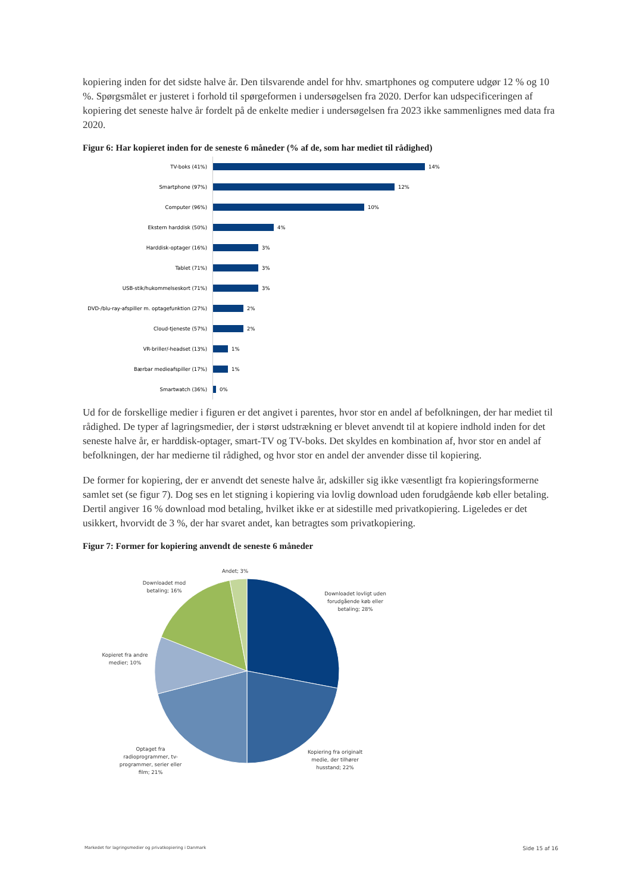kopiering inden for det sidste halve år. Den tilsvarende andel for hhv. smartphones og computere udgør 12 % og 10 %. Spørgsmålet er justeret i forhold til spørgeformen i undersøgelsen fra 2020. Derfor kan udspecificeringen af kopiering det seneste halve år fordelt på de enkelte medier i undersøgelsen fra 2023 ikke sammenlignes med data fra 2020.
Figur 6: Har kopieret inden for de seneste 6 måneder (% af de, som har mediet til rådighed)
TV-boks (41%)
14%
Smartphone (97%)
12%
Computer (96%)
10%
Ekstern harddisk (50%)
4%
Harddisk-optager (16%)
3%
Tablet (71%)
3%
USB-stik/hukommelseskort (71%)
3%
DVD-/blu-ray-afspiller m. optagefunktion (27%)
2%
Cloud-tjeneste (57%)
2%
VR-briller/-headset (13%)
1%
Bærbar medieafspiller (17%)
1%
Smartwatch (36%)
0%
Ud for de forskellige medier i figuren er det angivet i parentes, hvor stor en andel af befolkningen, der har mediet til rådighed. De typer af lagringsmedier, der i størst udstrækning er blevet anvendt til at kopiere indhold inden for det seneste halve år, er harddisk-optager, smart-TV og TV-boks. Det skyldes en kombination af, hvor stor en andel af befolkningen, der har medierne til rådighed, og hvor stor en andel der anvender disse til kopiering.
De former for kopiering, der er anvendt det seneste halve år, adskiller sig ikke væsentligt fra kopieringsformerne samlet set (se figur 7). Dog ses en let stigning i kopiering via lovlig download uden forudgående køb eller betaling. Dertil angiver 16 % download mod betaling, hvilket ikke er at sidestille med privatkopiering. Ligeledes er det usikkert, hvorvidt de 3 %, der har svaret andet, kan betragtes som privatkopiering.
Figur 7: Former for kopiering anvendt de seneste 6 måneder
Andet; 3%
Downloadet mod
betaling; 16%
Downloadet lovligt uden
forudgående køb eller
betaling; 28%
Kopieret fra andre
medier; 10%
Optaget fra
radioprogrammer, tv-
programmer, serier eller
film; 21%
Kopiering fra originalt
medie, der tilhører
husstand; 22%
Markedet for lagringsmedier og privatkopiering i Danmark Side 15 af 16